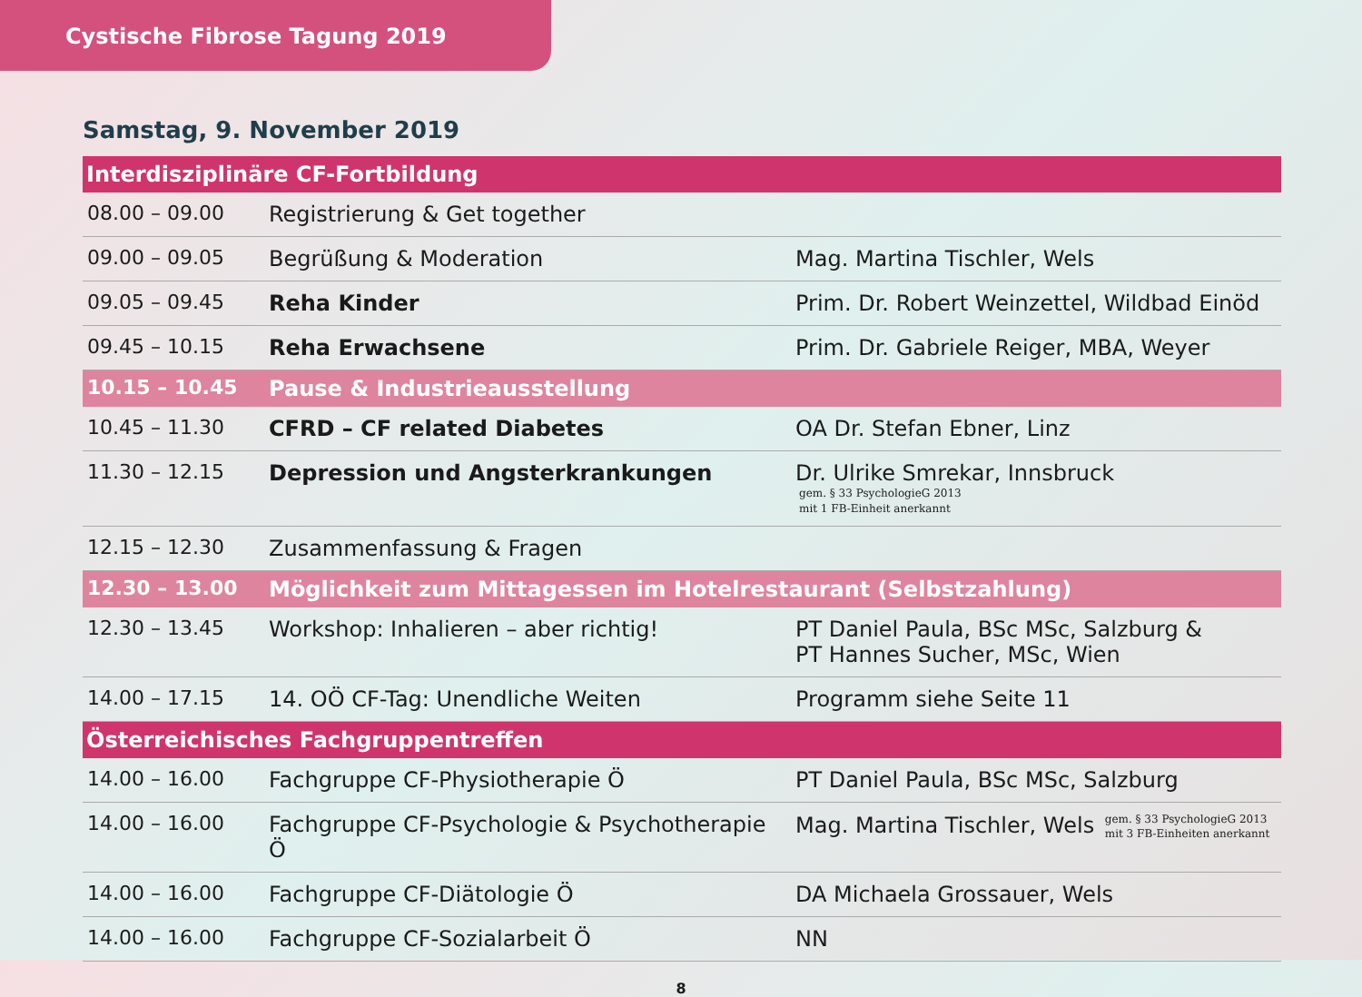Cystische Fibrose Tagung 2019
Samstag, 9. November 2019
| Interdisziplinäre CF-Fortbildung | | |
| 08.00 – 09.00 | Registrierung & Get together | |
| 09.00 – 09.05 | Begrüßung & Moderation | Mag. Martina Tischler, Wels |
| 09.05 – 09.45 | Reha Kinder | Prim. Dr. Robert Weinzettel, Wildbad Einöd |
| 09.45 – 10.15 | Reha Erwachsene | Prim. Dr. Gabriele Reiger, MBA, Weyer |
| 10.15 – 10.45 | Pause & Industrieausstellung | |
| 10.45 – 11.30 | CFRD – CF related Diabetes | OA Dr. Stefan Ebner, Linz |
| 11.30 – 12.15 | Depression und Angsterkrankungen | Dr. Ulrike Smrekar, Innsbruck gem. § 33 PsychologieG 2013 mit 1 FB-Einheit anerkannt |
| 12.15 – 12.30 | Zusammenfassung & Fragen | |
| 12.30 – 13.00 | Möglichkeit zum Mittagessen im Hotelrestaurant (Selbstzahlung) | |
| 12.30 – 13.45 | Workshop: Inhalieren – aber richtig! | PT Daniel Paula, BSc MSc, Salzburg & PT Hannes Sucher, MSc, Wien |
| 14.00 – 17.15 | 14. OÖ CF-Tag: Unendliche Weiten | Programm siehe Seite 11 |
| Österreichisches Fachgruppentreffen | | |
| 14.00 – 16.00 | Fachgruppe CF-Physiotherapie Ö | PT Daniel Paula, BSc MSc, Salzburg |
| 14.00 – 16.00 | Fachgruppe CF-Psychologie & Psychotherapie Ö | Mag. Martina Tischler, Wels gem. § 33 PsychologieG 2013 mit 3 FB-Einheiten anerkannt |
| 14.00 – 16.00 | Fachgruppe CF-Diätologie Ö | DA Michaela Grossauer, Wels |
| 14.00 – 16.00 | Fachgruppe CF-Sozialarbeit Ö | NN |
8